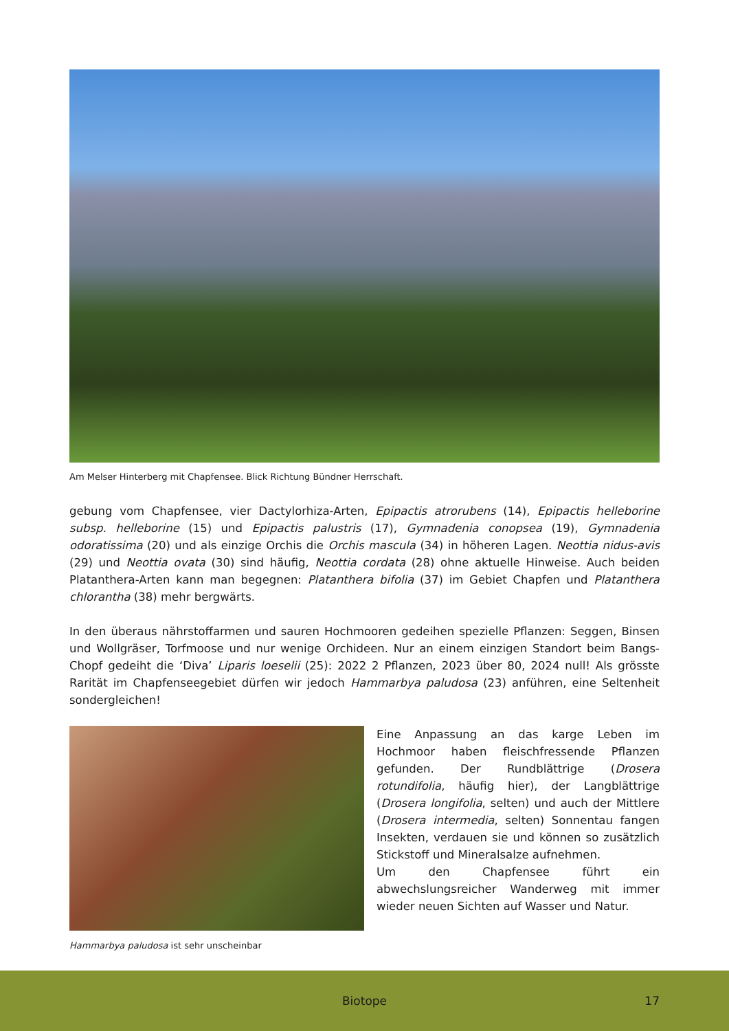Am Melser Hinterberg mit Chapfensee. Blick Richtung Bündner Herrschaft.
gebung vom Chapfensee, vier Dactylorhiza-Arten, Epipactis atrorubens (14), Epipactis helleborine subsp. helleborine (15) und Epipactis palustris (17), Gymnadenia conopsea (19), Gymnadenia odoratissima (20) und als einzige Orchis die Orchis mascula (34) in höheren Lagen. Neottia nidus-avis (29) und Neottia ovata (30) sind häufig, Neottia cordata (28) ohne aktuelle Hinweise. Auch beiden Platanthera-Arten kann man begegnen: Platanthera bifolia (37) im Gebiet Chapfen und Platanthera chlorantha (38) mehr bergwärts.
In den überaus nährstoffarmen und sauren Hochmooren gedeihen spezielle Pflanzen: Seggen, Binsen und Wollgräser, Torfmoose und nur wenige Orchideen. Nur an einem einzigen Standort beim Bangs-Chopf gedeiht die ‘Diva’ Liparis loeselii (25): 2022 2 Pflanzen, 2023 über 80, 2024 null! Als grösste Rarität im Chapfenseegebiet dürfen wir jedoch Hammarbya paludosa (23) anführen, eine Seltenheit sondergleichen!
Hammarbya paludosa ist sehr unscheinbar
Eine Anpassung an das karge Leben im Hochmoor haben fleischfressende Pflanzen gefunden. Der Rundblättrige (Drosera rotundifolia, häufig hier), der Langblättrige (Drosera longifolia, selten) und auch der Mittlere (Drosera intermedia, selten) Sonnentau fangen Insekten, verdauen sie und können so zusätzlich Stickstoff und Mineralsalze aufnehmen.
Um den Chapfensee führt ein abwechslungsreicher Wanderweg mit immer wieder neuen Sichten auf Wasser und Natur.
Biotope 17